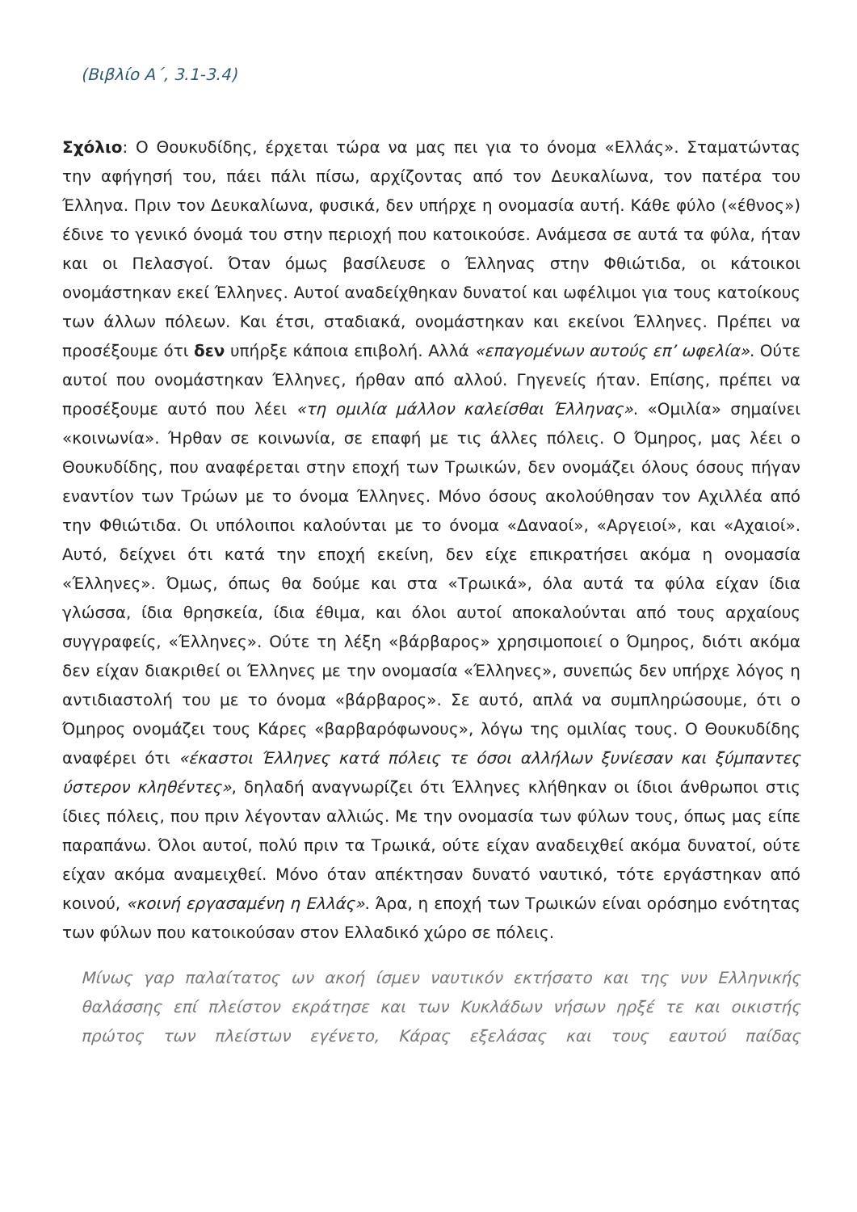(Βιβλίο Α΄, 3.1-3.4)
Σχόλιο: Ο Θουκυδίδης, έρχεται τώρα να μας πει για το όνομα «Ελλάς». Σταματώντας την αφήγησή του, πάει πάλι πίσω, αρχίζοντας από τον Δευκαλίωνα, τον πατέρα του Έλληνα. Πριν τον Δευκαλίωνα, φυσικά, δεν υπήρχε η ονομασία αυτή. Κάθε φύλο («έθνος») έδινε το γενικό όνομά του στην περιοχή που κατοικούσε. Ανάμεσα σε αυτά τα φύλα, ήταν και οι Πελασγοί. Όταν όμως βασίλευσε ο Έλληνας στην Φθιώτιδα, οι κάτοικοι ονομάστηκαν εκεί Έλληνες. Αυτοί αναδείχθηκαν δυνατοί και ωφέλιμοι για τους κατοίκους των άλλων πόλεων. Και έτσι, σταδιακά, ονομάστηκαν και εκείνοι Έλληνες. Πρέπει να προσέξουμε ότι δεν υπήρξε κάποια επιβολή. Αλλά «επαγομένων αυτούς επ’ ωφελία». Ούτε αυτοί που ονομάστηκαν Έλληνες, ήρθαν από αλλού. Γηγενείς ήταν. Επίσης, πρέπει να προσέξουμε αυτό που λέει «τη ομιλία μάλλον καλείσθαι Έλληνας». «Ομιλία» σημαίνει «κοινωνία». Ήρθαν σε κοινωνία, σε επαφή με τις άλλες πόλεις. Ο Όμηρος, μας λέει ο Θουκυδίδης, που αναφέρεται στην εποχή των Τρωικών, δεν ονομάζει όλους όσους πήγαν εναντίον των Τρώων με το όνομα Έλληνες. Μόνο όσους ακολούθησαν τον Αχιλλέα από την Φθιώτιδα. Οι υπόλοιποι καλούνται με το όνομα «Δαναοί», «Αργειοί», και «Αχαιοί». Αυτό, δείχνει ότι κατά την εποχή εκείνη, δεν είχε επικρατήσει ακόμα η ονομασία «Έλληνες». Όμως, όπως θα δούμε και στα «Τρωικά», όλα αυτά τα φύλα είχαν ίδια γλώσσα, ίδια θρησκεία, ίδια έθιμα, και όλοι αυτοί αποκαλούνται από τους αρχαίους συγγραφείς, «Έλληνες». Ούτε τη λέξη «βάρβαρος» χρησιμοποιεί ο Όμηρος, διότι ακόμα δεν είχαν διακριθεί οι Έλληνες με την ονομασία «Έλληνες», συνεπώς δεν υπήρχε λόγος η αντιδιαστολή του με το όνομα «βάρβαρος». Σε αυτό, απλά να συμπληρώσουμε, ότι ο Όμηρος ονομάζει τους Κάρες «βαρβαρόφωνους», λόγω της ομιλίας τους. Ο Θουκυδίδης αναφέρει ότι «έκαστοι Έλληνες κατά πόλεις τε όσοι αλλήλων ξυνίεσαν και ξύμπαντες ύστερον κληθέντες», δηλαδή αναγνωρίζει ότι Έλληνες κλήθηκαν οι ίδιοι άνθρωποι στις ίδιες πόλεις, που πριν λέγονταν αλλιώς. Με την ονομασία των φύλων τους, όπως μας είπε παραπάνω. Όλοι αυτοί, πολύ πριν τα Τρωικά, ούτε είχαν αναδειχθεί ακόμα δυνατοί, ούτε είχαν ακόμα αναμειχθεί. Μόνο όταν απέκτησαν δυνατό ναυτικό, τότε εργάστηκαν από κοινού, «κοινή εργασαμένη η Ελλάς». Άρα, η εποχή των Τρωικών είναι ορόσημο ενότητας των φύλων που κατοικούσαν στον Ελλαδικό χώρο σε πόλεις.
Μίνως γαρ παλαίτατος ων ακοή ίσμεν ναυτικόν εκτήσατο και της νυν Ελληνικής θαλάσσης επί πλείστον εκράτησε και των Κυκλάδων νήσων ηρξέ τε και οικιστής πρώτος των πλείστων εγένετο, Κάρας εξελάσας και τους εαυτού παίδας